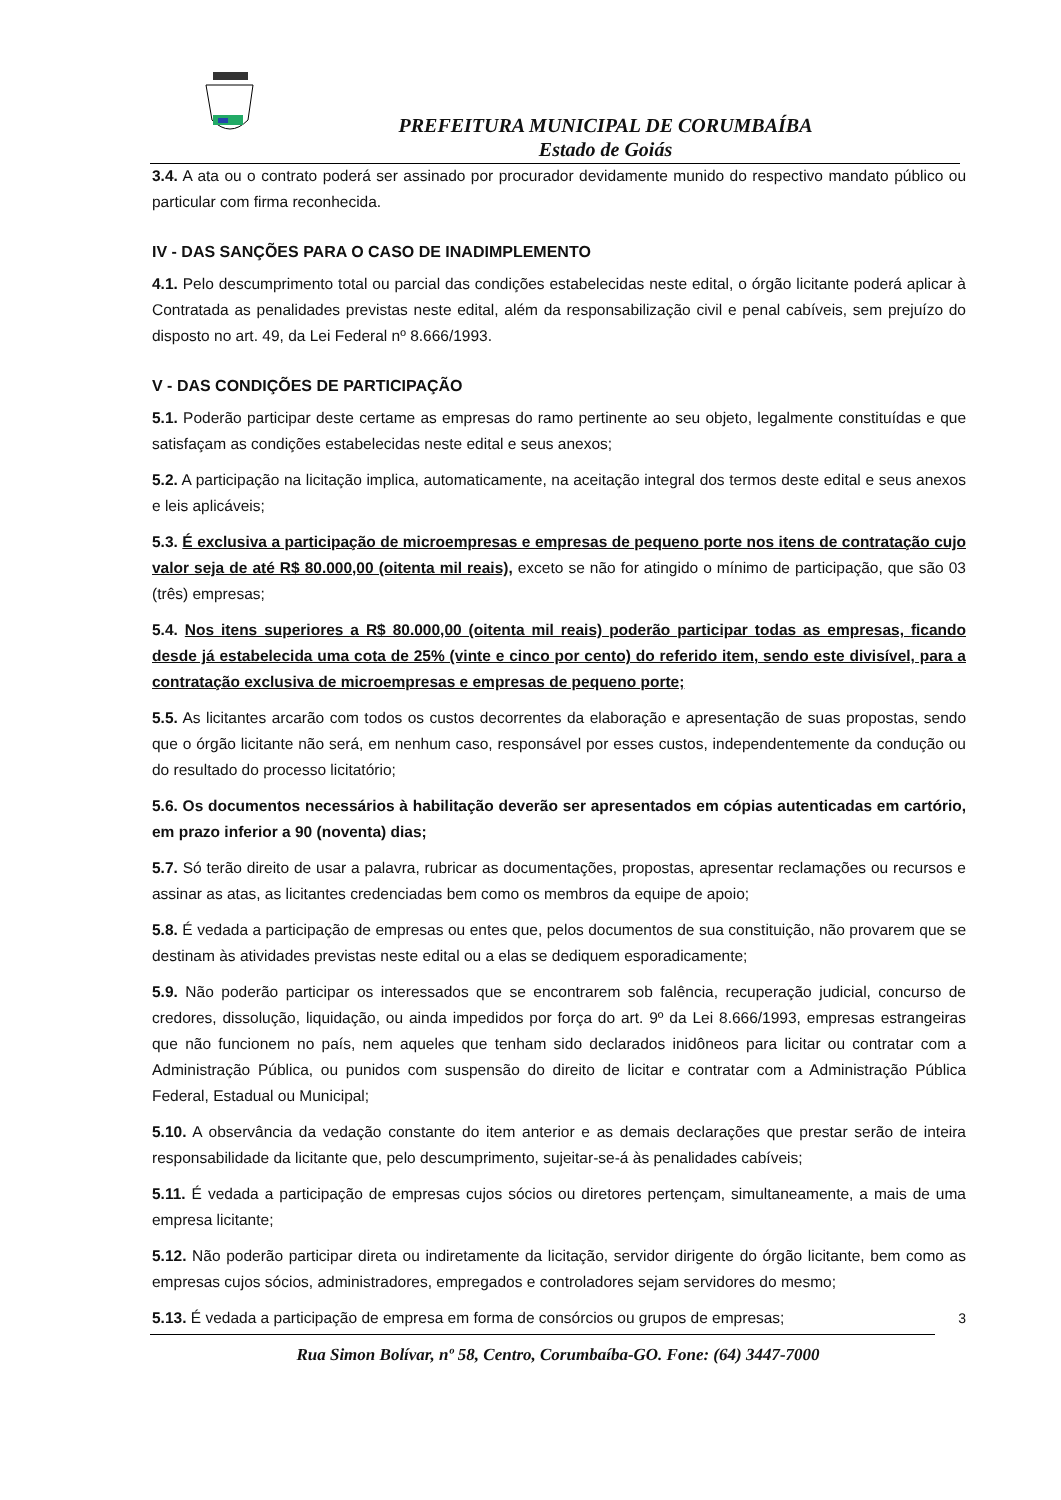PREFEITURA MUNICIPAL DE CORUMBAÍBA
Estado de Goiás
3.4. A ata ou o contrato poderá ser assinado por procurador devidamente munido do respectivo mandato público ou particular com firma reconhecida.
IV - DAS SANÇÕES PARA O CASO DE INADIMPLEMENTO
4.1. Pelo descumprimento total ou parcial das condições estabelecidas neste edital, o órgão licitante poderá aplicar à Contratada as penalidades previstas neste edital, além da responsabilização civil e penal cabíveis, sem prejuízo do disposto no art. 49, da Lei Federal nº 8.666/1993.
V - DAS CONDIÇÕES DE PARTICIPAÇÃO
5.1. Poderão participar deste certame as empresas do ramo pertinente ao seu objeto, legalmente constituídas e que satisfaçam as condições estabelecidas neste edital e seus anexos;
5.2. A participação na licitação implica, automaticamente, na aceitação integral dos termos deste edital e seus anexos e leis aplicáveis;
5.3. É exclusiva a participação de microempresas e empresas de pequeno porte nos itens de contratação cujo valor seja de até R$ 80.000,00 (oitenta mil reais), exceto se não for atingido o mínimo de participação, que são 03 (três) empresas;
5.4. Nos itens superiores a R$ 80.000,00 (oitenta mil reais) poderão participar todas as empresas, ficando desde já estabelecida uma cota de 25% (vinte e cinco por cento) do referido item, sendo este divisível, para a contratação exclusiva de microempresas e empresas de pequeno porte;
5.5. As licitantes arcarão com todos os custos decorrentes da elaboração e apresentação de suas propostas, sendo que o órgão licitante não será, em nenhum caso, responsável por esses custos, independentemente da condução ou do resultado do processo licitatório;
5.6. Os documentos necessários à habilitação deverão ser apresentados em cópias autenticadas em cartório, em prazo inferior a 90 (noventa) dias;
5.7. Só terão direito de usar a palavra, rubricar as documentações, propostas, apresentar reclamações ou recursos e assinar as atas, as licitantes credenciadas bem como os membros da equipe de apoio;
5.8. É vedada a participação de empresas ou entes que, pelos documentos de sua constituição, não provarem que se destinam às atividades previstas neste edital ou a elas se dediquem esporadicamente;
5.9. Não poderão participar os interessados que se encontrarem sob falência, recuperação judicial, concurso de credores, dissolução, liquidação, ou ainda impedidos por força do art. 9º da Lei 8.666/1993, empresas estrangeiras que não funcionem no país, nem aqueles que tenham sido declarados inidôneos para licitar ou contratar com a Administração Pública, ou punidos com suspensão do direito de licitar e contratar com a Administração Pública Federal, Estadual ou Municipal;
5.10. A observância da vedação constante do item anterior e as demais declarações que prestar serão de inteira responsabilidade da licitante que, pelo descumprimento, sujeitar-se-á às penalidades cabíveis;
5.11. É vedada a participação de empresas cujos sócios ou diretores pertençam, simultaneamente, a mais de uma empresa licitante;
5.12. Não poderão participar direta ou indiretamente da licitação, servidor dirigente do órgão licitante, bem como as empresas cujos sócios, administradores, empregados e controladores sejam servidores do mesmo;
5.13. É vedada a participação de empresa em forma de consórcios ou grupos de empresas;
3
Rua Simon Bolívar, nº 58, Centro, Corumbaíba-GO. Fone: (64) 3447-7000